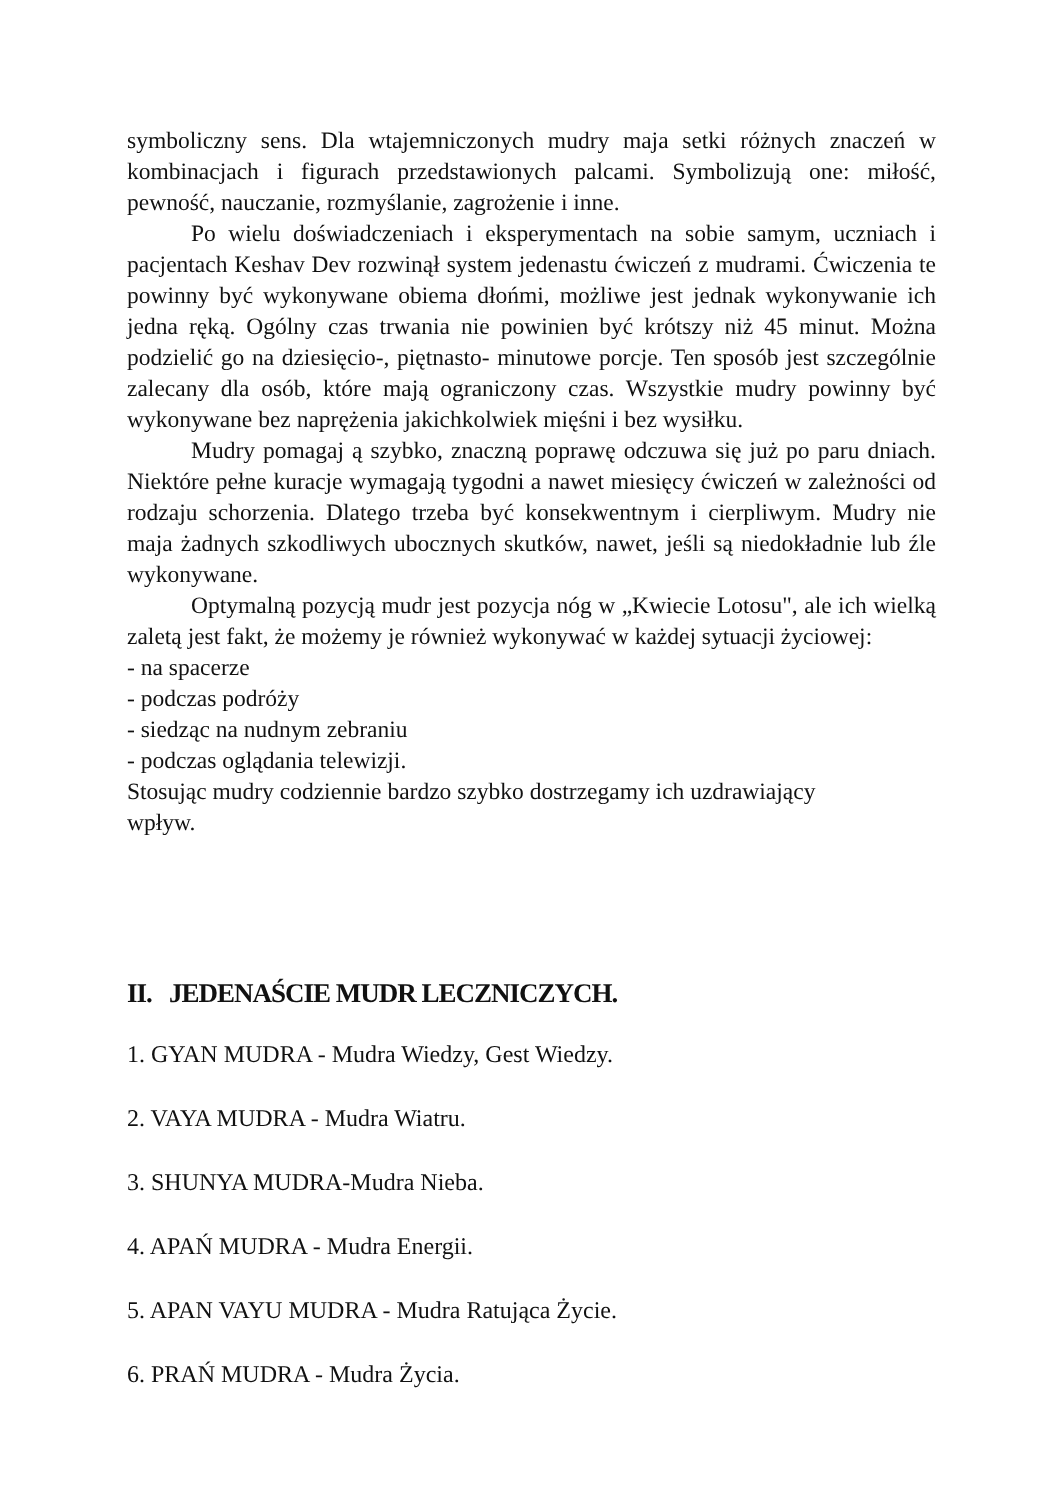symboliczny sens. Dla wtajemniczonych mudry maja setki różnych znaczeń w kombinacjach i figurach przedstawionych palcami. Symbolizują one: miłość, pewność, nauczanie, rozmyślanie, zagrożenie i inne.
Po wielu doświadczeniach i eksperymentach na sobie samym, uczniach i pacjentach Keshav Dev rozwinął system jedenastu ćwiczeń z mudrami. Ćwiczenia te powinny być wykonywane obiema dłońmi, możliwe jest jednak wykonywanie ich jedna ręką. Ogólny czas trwania nie powinien być krótszy niż 45 minut. Można podzielić go na dziesięcio-, piętnasto- minutowe porcje. Ten sposób jest szczególnie zalecany dla osób, które mają ograniczony czas. Wszystkie mudry powinny być wykonywane bez naprężenia jakichkolwiek mięśni i bez wysiłku.
Mudry pomagaj ą szybko, znaczną poprawę odczuwa się już po paru dniach. Niektóre pełne kuracje wymagają tygodni a nawet miesięcy ćwiczeń w zależności od rodzaju schorzenia. Dlatego trzeba być konsekwentnym i cierpliwym. Mudry nie maja żadnych szkodliwych ubocznych skutków, nawet, jeśli są niedokładnie lub źle wykonywane.
Optymalną pozycją mudr jest pozycja nóg w „Kwiecie Lotosu", ale ich wielką zaletą jest fakt, że możemy je również wykonywać w każdej sytuacji życiowej:
- na spacerze
- podczas podróży
- siedząc na nudnym zebraniu
- podczas oglądania telewizji.
Stosując mudry codziennie bardzo szybko dostrzegamy ich uzdrawiający
wpływ.
II. JEDENAŚCIE MUDR LECZNICZYCH.
1. GYAN MUDRA - Mudra Wiedzy, Gest Wiedzy.
2. VAYA MUDRA - Mudra Wiatru.
3. SHUNYA MUDRA-Mudra Nieba.
4. APAŃ MUDRA - Mudra Energii.
5. APAN VAYU MUDRA - Mudra Ratująca Życie.
6. PRAŃ MUDRA - Mudra Życia.